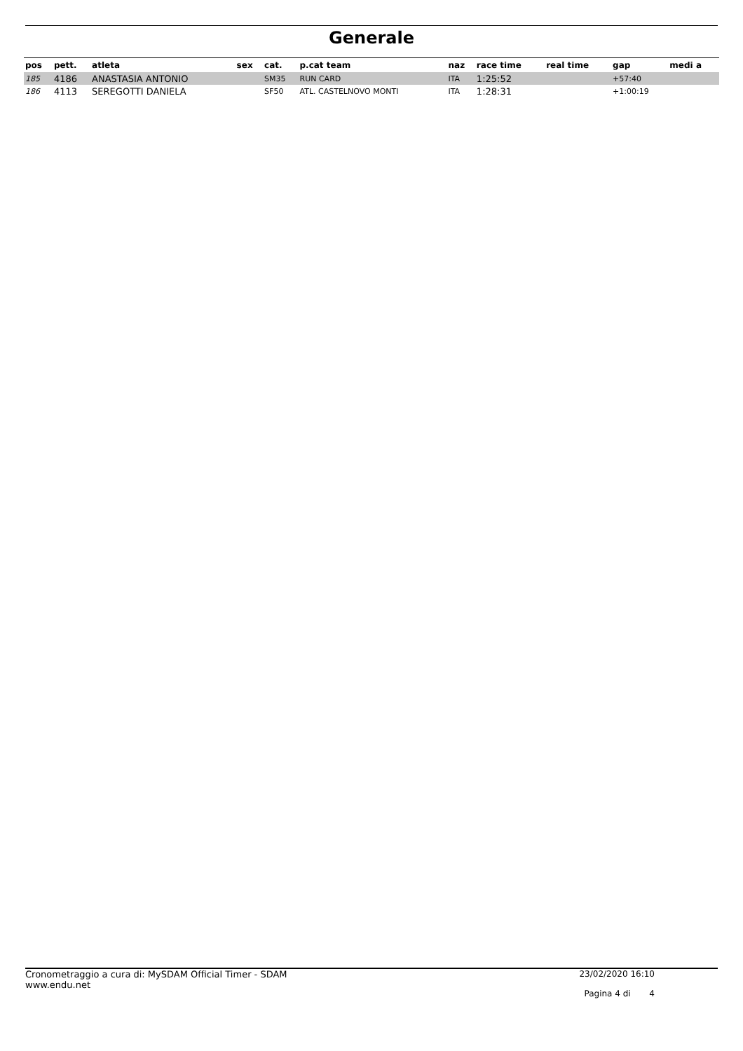Generale
| pos | pett. | atleta | sex | cat. | p.cat team | naz | race time | real time | gap | medi a |
| --- | --- | --- | --- | --- | --- | --- | --- | --- | --- | --- |
| 185 | 4186 | ANASTASIA ANTONIO | | SM35 | RUN CARD | ITA | 1:25:52 | | +57:40 | |
| 186 | 4113 | SEREGOTTI DANIELA | | SF50 | ATL. CASTELNOVO MONTI | ITA | 1:28:31 | | +1:00:19 | |
Cronometraggio a cura di: MySDAM Official Timer - SDAM
www.endu.net
23/02/2020 16:10
Pagina 4 di 4